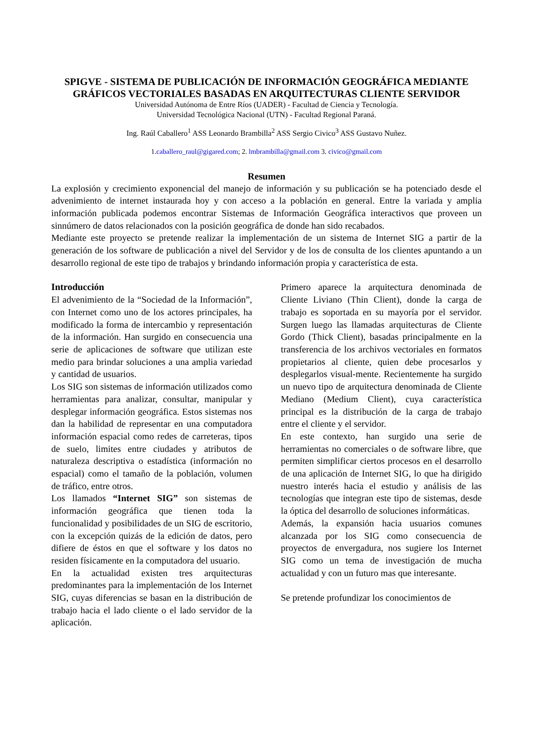SPIGVE - SISTEMA DE PUBLICACIÓN DE INFORMACIÓN GEOGRÁFICA MEDIANTE GRÁFICOS VECTORIALES BASADAS EN ARQUITECTURAS CLIENTE SERVIDOR
Universidad Autónoma de Entre Ríos (UADER) - Facultad de Ciencia y Tecnología.
Universidad Tecnológica Nacional (UTN) - Facultad Regional Paraná.
Ing. Raúl Caballero<sup>1</sup> ASS Leonardo Brambilla<sup>2</sup> ASS Sergio Civico<sup>3</sup> ASS Gustavo Nuñez.
1.caballero_raul@gigared.com; 2. lmbrambilla@gmail.com 3. civico@gmail.com
Resumen
La explosión y crecimiento exponencial del manejo de información y su publicación se ha potenciado desde el advenimiento de internet instaurada hoy y con acceso a la población en general. Entre la variada y amplia información publicada podemos encontrar Sistemas de Información Geográfica interactivos que proveen un sinnúmero de datos relacionados con la posición geográfica de donde han sido recabados.
Mediante este proyecto se pretende realizar la implementación de un sistema de Internet SIG a partir de la generación de los software de publicación a nivel del Servidor y de los de consulta de los clientes apuntando a un desarrollo regional de este tipo de trabajos y brindando información propia y característica de esta.
Introducción
El advenimiento de la “Sociedad de la Información”, con Internet como uno de los actores principales, ha modificado la forma de intercambio y representación de la información. Han surgido en consecuencia una serie de aplicaciones de software que utilizan este medio para brindar soluciones a una amplia variedad y cantidad de usuarios.
Los SIG son sistemas de información utilizados como herramientas para analizar, consultar, manipular y desplegar información geográfica. Estos sistemas nos dan la habilidad de representar en una computadora información espacial como redes de carreteras, tipos de suelo, limites entre ciudades y atributos de naturaleza descriptiva o estadística (información no espacial) como el tamaño de la población, volumen de tráfico, entre otros.
Los llamados “Internet SIG” son sistemas de información geográfica que tienen toda la funcionalidad y posibilidades de un SIG de escritorio, con la excepción quizás de la edición de datos, pero difiere de éstos en que el software y los datos no residen físicamente en la computadora del usuario.
En la actualidad existen tres arquitecturas predominantes para la implementación de los Internet SIG, cuyas diferencias se basan en la distribución de trabajo hacia el lado cliente o el lado servidor de la aplicación.
Primero aparece la arquitectura denominada de Cliente Liviano (Thin Client), donde la carga de trabajo es soportada en su mayoría por el servidor. Surgen luego las llamadas arquitecturas de Cliente Gordo (Thick Client), basadas principalmente en la transferencia de los archivos vectoriales en formatos propietarios al cliente, quien debe procesarlos y desplegarlos visual-mente. Recientemente ha surgido un nuevo tipo de arquitectura denominada de Cliente Mediano (Medium Client), cuya característica principal es la distribución de la carga de trabajo entre el cliente y el servidor.
En este contexto, han surgido una serie de herramientas no comerciales o de software libre, que permiten simplificar ciertos procesos en el desarrollo de una aplicación de Internet SIG, lo que ha dirigido nuestro interés hacia el estudio y análisis de las tecnologías que integran este tipo de sistemas, desde la óptica del desarrollo de soluciones informáticas.
Además, la expansión hacia usuarios comunes alcanzada por los SIG como consecuencia de proyectos de envergadura, nos sugiere los Internet SIG como un tema de investigación de mucha actualidad y con un futuro mas que interesante.
Se pretende profundizar los conocimientos de